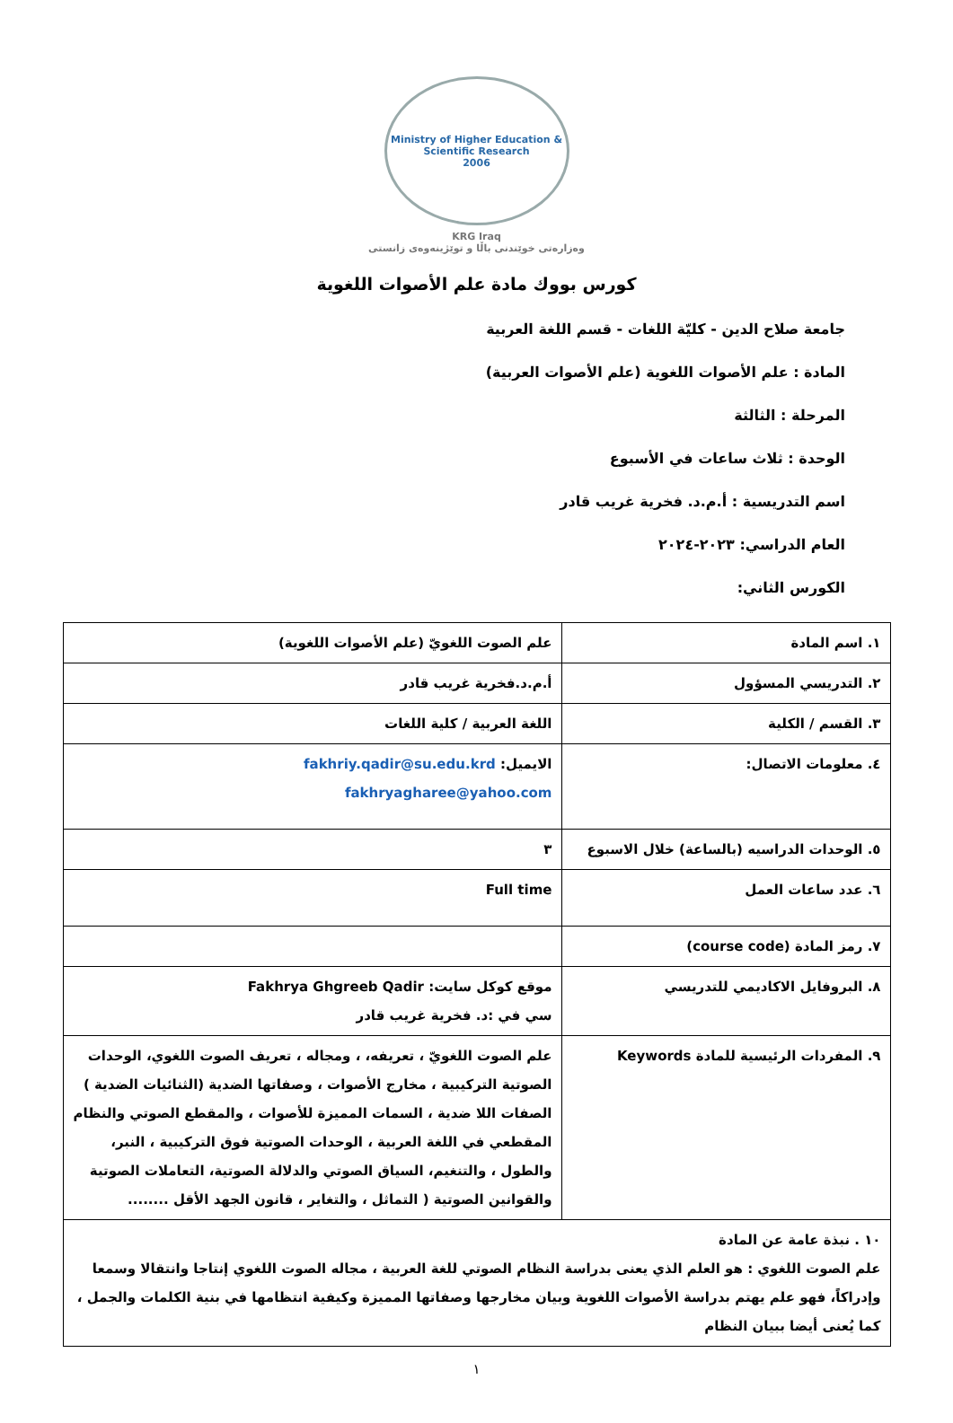Ministry of Higher Education & Scientific Research
2006
KRG Iraq
وەزارەتی خوێندنی باڵا و توێژینەوەی زانستی
كورس بووك مادة علم الأصوات اللغوية
جامعة صلاح الدين - كليّة اللغات - قسم اللغة العربية
المادة : علم الأصوات اللغوية (علم الأصوات العربية)
المرحلة : الثالثة
الوحدة : ثلاث ساعات في الأسبوع
اسم التدريسية : أ.م.د. فخرية غريب قادر
العام الدراسي: ٢٠٢٣-٢٠٢٤
الكورس الثاني:
| ١. اسم المادة | علم الصوت اللغويّ (علم الأصوات اللغوية) |
| ٢. التدريسي المسؤول | أ.م.د.فخرية غريب قادر |
| ٣. القسم / الكلية | اللغة العربية / كلية اللغات |
| ٤. معلومات الاتصال: | الايميل: fakhriy.qadir@su.edu.krd fakhryagharee@yahoo.com |
| ٥. الوحدات الدراسيه (بالساعة) خلال الاسبوع | ٣ |
| ٦. عدد ساعات العمل | Full time |
| ٧. رمز المادة (course code) | |
| ٨. البروفايل الاكاديمي للتدريسي | موقع كوكل سايت: Fakhrya Ghgreeb Qadir سي في :د. فخرية غريب قادر |
| ٩. المفردات الرئيسية للمادة Keywords | علم الصوت اللغويّ ، تعريفه، ، ومجاله ، تعريف الصوت اللغوي، الوحدات الصوتية التركيبية ، مخارج الأصوات ، وصفاتها الضدية (الثنائيات الضدية ) الصفات اللا ضدية ، السمات المميزة للأصوات ، والمقطع الصوتي والنظام المقطعي في اللغة العربية ، الوحدات الصوتية فوق التركيبية ، النبر، والطول ، والتنغيم، السياق الصوتي والدلالة الصوتية، التعاملات الصوتية والقوانين الصوتية ( التماثل ، والتغاير ، قانون الجهد الأقل ........ |
| ١٠ . نبذة عامة عن المادة علم الصوت اللغوي : هو العلم الذي يعنى بدراسة النظام الصوتي للغة العربية ، مجاله الصوت اللغوي إنتاجا وانتقالا وسمعا وإدراكاً، فهو علم يهتم بدراسة الأصوات اللغوية وبيان مخارجها وصفاتها المميزة وكيفية انتظامها في بنية الكلمات والجمل ، كما يُعنى أيضا ببيان النظام | |
١